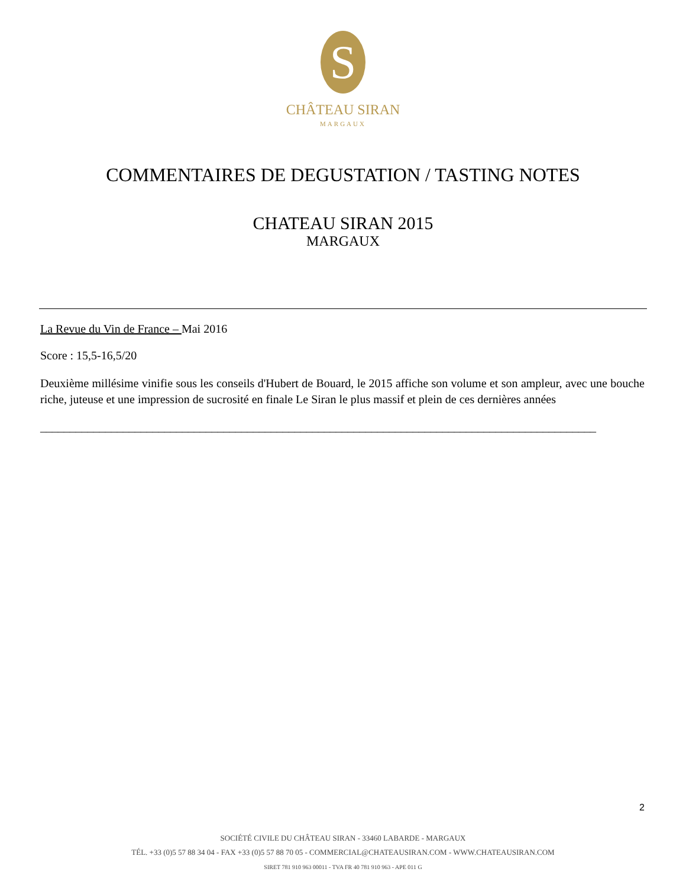S
CHÂTEAU SIRAN
MARGAUX
COMMENTAIRES DE DEGUSTATION / TASTING NOTES
CHATEAU SIRAN 2015
MARGAUX
La Revue du Vin de France – Mai 2016
Score : 15,5-16,5/20
Deuxième millésime vinifie sous les conseils d'Hubert de Bouard, le 2015 affiche son volume et son ampleur, avec une bouche riche, juteuse et une impression de sucrosité en finale Le Siran le plus massif et plein de ces dernières années
______________________________________________________________________________________________
2
SOCIÉTÉ CIVILE DU CHÂTEAU SIRAN - 33460 LABARDE - MARGAUX
TÉL. +33 (0)5 57 88 34 04 - FAX +33 (0)5 57 88 70 05 - COMMERCIAL@CHATEAUSIRAN.COM - WWW.CHATEAUSIRAN.COM
SIRET 781 910 963 00011 - TVA FR 40 781 910 963 - APE 011 G